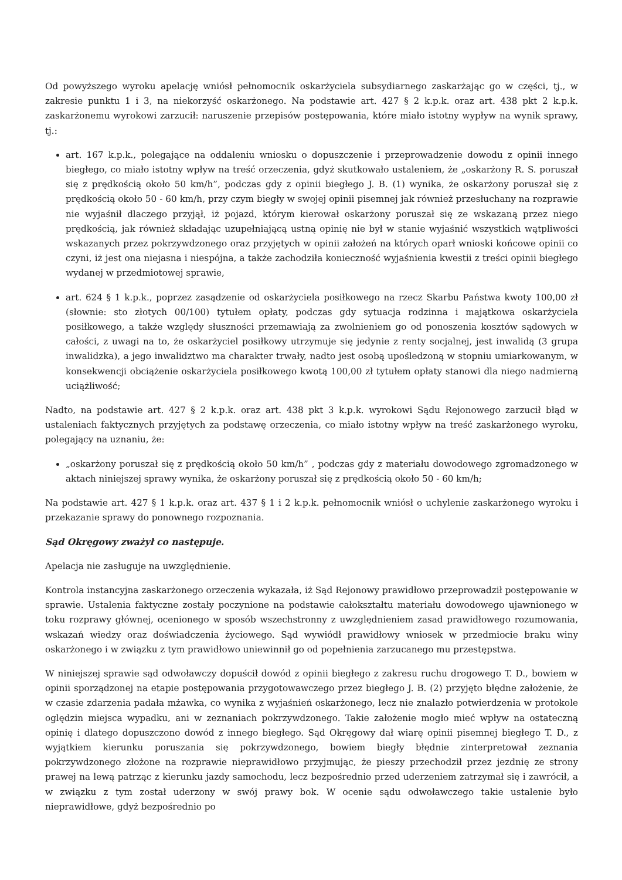Od powyższego wyroku apelację wniósł pełnomocnik oskarżyciela subsydiarnego zaskarżając go w części, tj., w zakresie punktu 1 i 3, na niekorzyść oskarżonego. Na podstawie art. 427 § 2 k.p.k. oraz art. 438 pkt 2 k.p.k. zaskarżonemu wyrokowi zarzucił: naruszenie przepisów postępowania, które miało istotny wypływ na wynik sprawy, tj.:
art. 167 k.p.k., polegające na oddaleniu wniosku o dopuszczenie i przeprowadzenie dowodu z opinii innego biegłego, co miało istotny wpływ na treść orzeczenia, gdyż skutkowało ustaleniem, że „oskarżony R. S. poruszał się z prędkością około 50 km/h”, podczas gdy z opinii biegłego J. B. (1) wynika, że oskarżony poruszał się z prędkością około 50 - 60 km/h, przy czym biegły w swojej opinii pisemnej jak również przesłuchany na rozprawie nie wyjaśnił dlaczego przyjął, iż pojazd, którym kierował oskarżony poruszał się ze wskazaną przez niego prędkością, jak również składając uzupełniającą ustną opinię nie był w stanie wyjaśnić wszystkich wątpliwości wskazanych przez pokrzywdzonego oraz przyjętych w opinii założeń na których oparł wnioski końcowe opinii co czyni, iż jest ona niejasna i niespójna, a także zachodziła konieczność wyjaśnienia kwestii z treści opinii biegłego wydanej w przedmiotowej sprawie,
art. 624 § 1 k.p.k., poprzez zasądzenie od oskarżyciela posiłkowego na rzecz Skarbu Państwa kwoty 100,00 zł (słownie: sto złotych 00/100) tytułem opłaty, podczas gdy sytuacja rodzinna i majątkowa oskarżyciela posiłkowego, a także względy słuszności przemawiają za zwolnieniem go od ponoszenia kosztów sądowych w całości, z uwagi na to, że oskarżyciel posiłkowy utrzymuje się jedynie z renty socjalnej, jest inwalidą (3 grupa inwalidzka), a jego inwalidztwo ma charakter trwały, nadto jest osobą upośledzoną w stopniu umiarkowanym, w konsekwencji obciążenie oskarżyciela posiłkowego kwotą 100,00 zł tytułem opłaty stanowi dla niego nadmierną uciążliwość;
Nadto, na podstawie art. 427 § 2 k.p.k. oraz art. 438 pkt 3 k.p.k. wyrokowi Sądu Rejonowego zarzucił błąd w ustaleniach faktycznych przyjętych za podstawę orzeczenia, co miało istotny wpływ na treść zaskarżonego wyroku, polegający na uznaniu, że:
„oskarżony poruszał się z prędkością około 50 km/h” , podczas gdy z materiału dowodowego zgromadzonego w aktach niniejszej sprawy wynika, że oskarżony poruszał się z prędkością około 50 - 60 km/h;
Na podstawie art. 427 § 1 k.p.k. oraz art. 437 § 1 i 2 k.p.k. pełnomocnik wniósł o uchylenie zaskarżonego wyroku i przekazanie sprawy do ponownego rozpoznania.
Sąd Okręgowy zważył co następuje.
Apelacja nie zasługuje na uwzględnienie.
Kontrola instancyjna zaskarżonego orzeczenia wykazała, iż Sąd Rejonowy prawidłowo przeprowadził postępowanie w sprawie. Ustalenia faktyczne zostały poczynione na podstawie całokształtu materiału dowodowego ujawnionego w toku rozprawy głównej, ocenionego w sposób wszechstronny z uwzględnieniem zasad prawidłowego rozumowania, wskazań wiedzy oraz doświadczenia życiowego. Sąd wywiódł prawidłowy wniosek w przedmiocie braku winy oskarżonego i w związku z tym prawidłowo uniewinnił go od popełnienia zarzucanego mu przestępstwa.
W niniejszej sprawie sąd odwoławczy dopuścił dowód z opinii biegłego z zakresu ruchu drogowego T. D., bowiem w opinii sporządzonej na etapie postępowania przygotowawczego przez biegłego J. B. (2) przyjęto błędne założenie, że w czasie zdarzenia padała mżawka, co wynika z wyjaśnień oskarżonego, lecz nie znalazło potwierdzenia w protokole oględzin miejsca wypadku, ani w zeznaniach pokrzywdzonego. Takie założenie mogło mieć wpływ na ostateczną opinię i dlatego dopuszczono dowód z innego biegłego. Sąd Okręgowy dał wiarę opinii pisemnej biegłego T. D., z wyjątkiem kierunku poruszania się pokrzywdzonego, bowiem biegły błędnie zinterpretował zeznania pokrzywdzonego złożone na rozprawie nieprawidłowo przyjmując, że pieszy przechodził przez jezdnię ze strony prawej na lewą patrząc z kierunku jazdy samochodu, lecz bezpośrednio przed uderzeniem zatrzymał się i zawrócił, a w związku z tym został uderzony w swój prawy bok. W ocenie sądu odwoławczego takie ustalenie było nieprawidłowe, gdyż bezpośrednio po